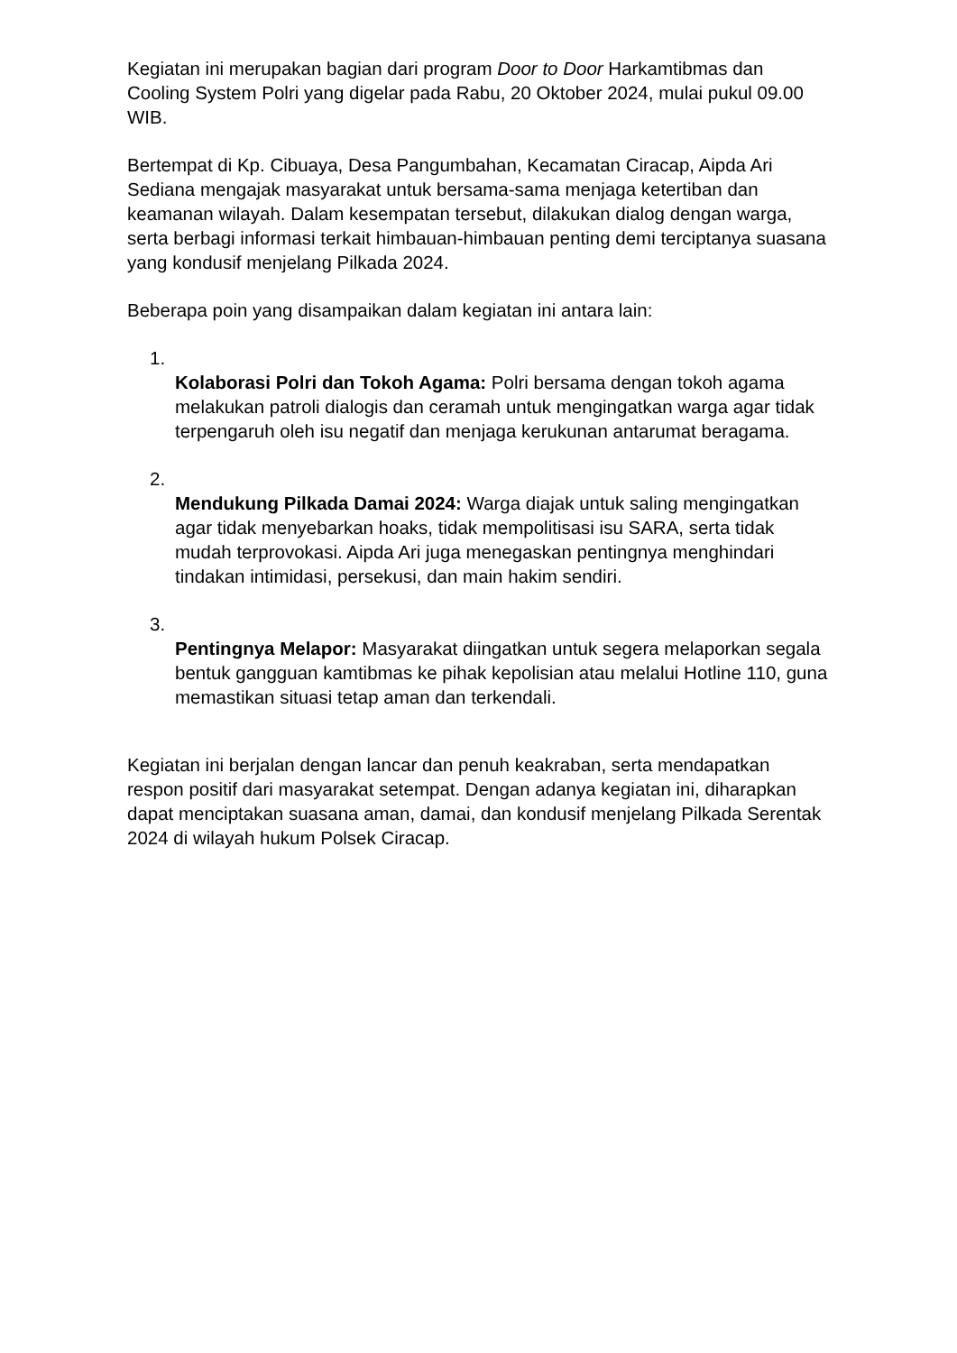Kegiatan ini merupakan bagian dari program Door to Door Harkamtibmas dan Cooling System Polri yang digelar pada Rabu, 20 Oktober 2024, mulai pukul 09.00 WIB.
Bertempat di Kp. Cibuaya, Desa Pangumbahan, Kecamatan Ciracap, Aipda Ari Sediana mengajak masyarakat untuk bersama-sama menjaga ketertiban dan keamanan wilayah. Dalam kesempatan tersebut, dilakukan dialog dengan warga, serta berbagi informasi terkait himbauan-himbauan penting demi terciptanya suasana yang kondusif menjelang Pilkada 2024.
Beberapa poin yang disampaikan dalam kegiatan ini antara lain:
1.
Kolaborasi Polri dan Tokoh Agama: Polri bersama dengan tokoh agama melakukan patroli dialogis dan ceramah untuk mengingatkan warga agar tidak terpengaruh oleh isu negatif dan menjaga kerukunan antarumat beragama.
2.
Mendukung Pilkada Damai 2024: Warga diajak untuk saling mengingatkan agar tidak menyebarkan hoaks, tidak mempolitisasi isu SARA, serta tidak mudah terprovokasi. Aipda Ari juga menegaskan pentingnya menghindari tindakan intimidasi, persekusi, dan main hakim sendiri.
3.
Pentingnya Melapor: Masyarakat diingatkan untuk segera melaporkan segala bentuk gangguan kamtibmas ke pihak kepolisian atau melalui Hotline 110, guna memastikan situasi tetap aman dan terkendali.
Kegiatan ini berjalan dengan lancar dan penuh keakraban, serta mendapatkan respon positif dari masyarakat setempat. Dengan adanya kegiatan ini, diharapkan dapat menciptakan suasana aman, damai, dan kondusif menjelang Pilkada Serentak 2024 di wilayah hukum Polsek Ciracap.